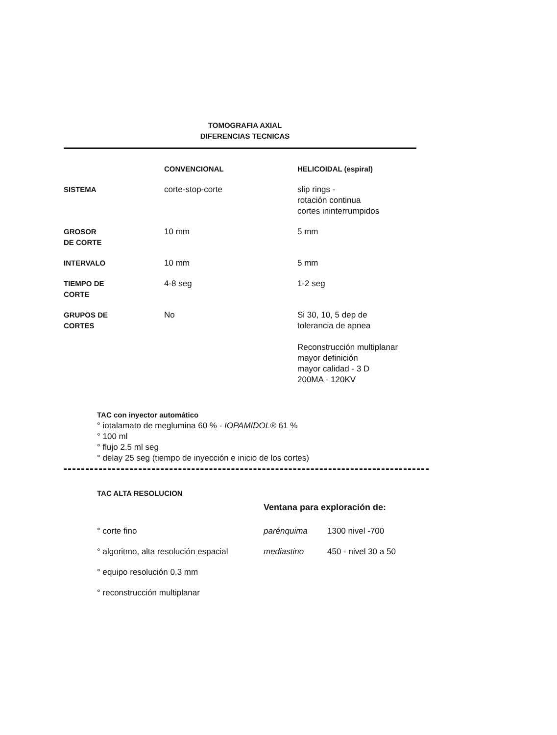TOMOGRAFIA AXIAL
DIFERENCIAS TECNICAS
| | CONVENCIONAL | HELICOIDAL (espiral) |
| --- | --- | --- |
| SISTEMA | corte-stop-corte | slip rings - rotación continua cortes ininterrumpidos |
| GROSOR DE CORTE | 10 mm | 5 mm |
| INTERVALO | 10 mm | 5 mm |
| TIEMPO DE CORTE | 4-8 seg | 1-2 seg |
| GRUPOS DE CORTES | No | Si 30, 10, 5 dep de tolerancia de apnea Reconstrucción multiplanar mayor definición mayor calidad - 3 D 200MA - 120KV |
TAC con inyector automático
° iotalamato de meglumina 60 % - IOPAMIDOL® 61 %
° 100 ml
° flujo 2.5 ml seg
° delay 25 seg (tiempo de inyección e inicio de los cortes)
TAC ALTA RESOLUCION
| | Ventana para exploración de: | |
| ° corte fino | parénquima | 1300 nivel -700 |
| ° algoritmo, alta resolución espacial | mediastino | 450 - nivel 30 a 50 |
| ° equipo resolución 0.3 mm | | |
| ° reconstrucción multiplanar | | |